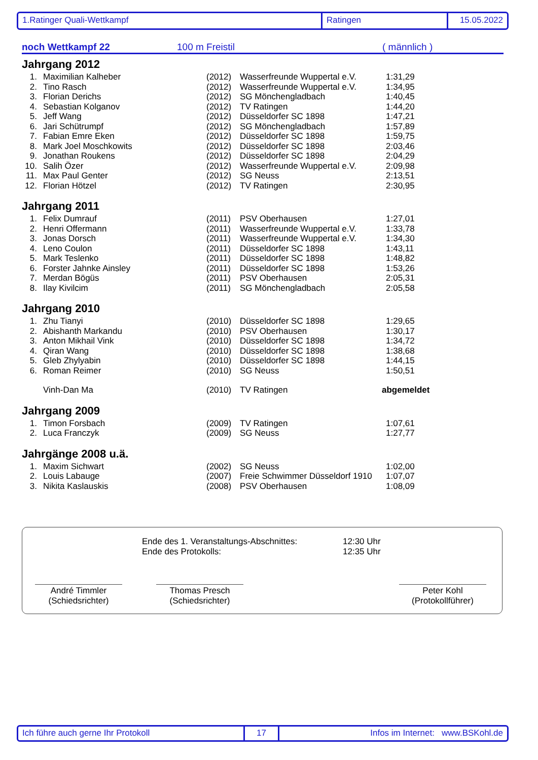1.Ratinger Quali-Wettkampf Ratingen 15.05.2022
noch Wettkampf 22 100 m Freistil ( männlich )
Jahrgang 2012
| 1. | Maximilian Kalheber | (2012) | Wasserfreunde Wuppertal e.V. | 1:31,29 |
| 2. | Tino Rasch | (2012) | Wasserfreunde Wuppertal e.V. | 1:34,95 |
| 3. | Florian Derichs | (2012) | SG Mönchengladbach | 1:40,45 |
| 4. | Sebastian Kolganov | (2012) | TV Ratingen | 1:44,20 |
| 5. | Jeff Wang | (2012) | Düsseldorfer SC 1898 | 1:47,21 |
| 6. | Jari Schütrumpf | (2012) | SG Mönchengladbach | 1:57,89 |
| 7. | Fabian Emre Eken | (2012) | Düsseldorfer SC 1898 | 1:59,75 |
| 8. | Mark Joel Moschkowits | (2012) | Düsseldorfer SC 1898 | 2:03,46 |
| 9. | Jonathan Roukens | (2012) | Düsseldorfer SC 1898 | 2:04,29 |
| 10. | Salih Özer | (2012) | Wasserfreunde Wuppertal e.V. | 2:09,98 |
| 11. | Max Paul Genter | (2012) | SG Neuss | 2:13,51 |
| 12. | Florian Hötzel | (2012) | TV Ratingen | 2:30,95 |
Jahrgang 2011
| 1. | Felix Dumrauf | (2011) | PSV Oberhausen | 1:27,01 |
| 2. | Henri Offermann | (2011) | Wasserfreunde Wuppertal e.V. | 1:33,78 |
| 3. | Jonas Dorsch | (2011) | Wasserfreunde Wuppertal e.V. | 1:34,30 |
| 4. | Leno Coulon | (2011) | Düsseldorfer SC 1898 | 1:43,11 |
| 5. | Mark Teslenko | (2011) | Düsseldorfer SC 1898 | 1:48,82 |
| 6. | Forster Jahnke Ainsley | (2011) | Düsseldorfer SC 1898 | 1:53,26 |
| 7. | Merdan Bögüs | (2011) | PSV Oberhausen | 2:05,31 |
| 8. | Ilay Kivilcim | (2011) | SG Mönchengladbach | 2:05,58 |
Jahrgang 2010
| 1. | Zhu Tianyi | (2010) | Düsseldorfer SC 1898 | 1:29,65 |
| 2. | Abishanth Markandu | (2010) | PSV Oberhausen | 1:30,17 |
| 3. | Anton Mikhail Vink | (2010) | Düsseldorfer SC 1898 | 1:34,72 |
| 4. | Qiran Wang | (2010) | Düsseldorfer SC 1898 | 1:38,68 |
| 5. | Gleb Zhylyabin | (2010) | Düsseldorfer SC 1898 | 1:44,15 |
| 6. | Roman Reimer | (2010) | SG Neuss | 1:50,51 |
| | Vinh-Dan Ma | (2010) | TV Ratingen | abgemeldet |
Jahrgang 2009
| 1. | Timon Forsbach | (2009) | TV Ratingen | 1:07,61 |
| 2. | Luca Franczyk | (2009) | SG Neuss | 1:27,77 |
Jahrgänge 2008 u.ä.
| 1. | Maxim Sichwart | (2002) | SG Neuss | 1:02,00 |
| 2. | Louis Labauge | (2007) | Freie Schwimmer Düsseldorf 1910 | 1:07,07 |
| 3. | Nikita Kaslauskis | (2008) | PSV Oberhausen | 1:08,09 |
Ende des 1. Veranstaltungs-Abschnittes:
Ende des Protokolls:
12:30 Uhr
12:35 Uhr
André Timmler
(Schiedsrichter)
Thomas Presch
(Schiedsrichter)
Peter Kohl
(Protokollführer)
Ich führe auch gerne Ihr Protokoll 17 Infos im Internet: www.BSKohl.de